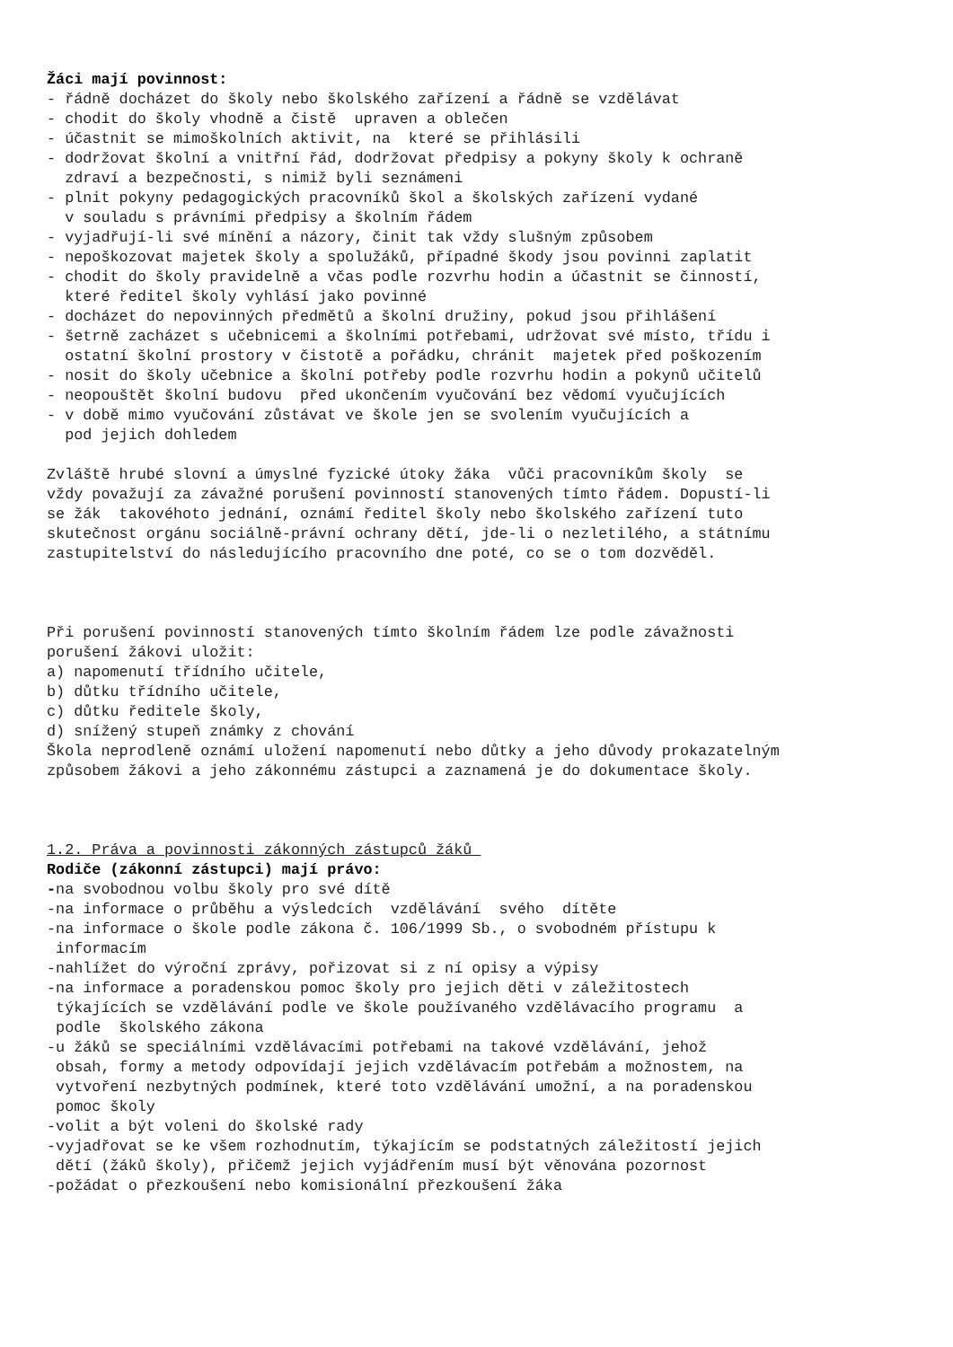Žáci mají povinnost: - řádně docházet do školy nebo školského zařízení a řádně se vzdělávat - chodit do školy vhodně a čistě upraven a oblečen - účastnit se mimoškolních aktivit, na které se přihlásili - dodržovat školní a vnitřní řád, dodržovat předpisy a pokyny školy k ochraně zdraví a bezpečnosti, s nimiž byli seznámeni - plnit pokyny pedagogických pracovníků škol a školských zařízení vydané v souladu s právními předpisy a školním řádem - vyjadřují-li své mínění a názory, činit tak vždy slušným způsobem - nepoškozovat majetek školy a spolužáků, případné škody jsou povinni zaplatit - chodit do školy pravidelně a včas podle rozvrhu hodin a účastnit se činností, které ředitel školy vyhlásí jako povinné - docházet do nepovinných předmětů a školní družiny, pokud jsou přihlášení - šetrně zacházet s učebnicemi a školními potřebami, udržovat své místo, třídu i ostatní školní prostory v čistotě a pořádku, chránit majetek před poškozením - nosit do školy učebnice a školní potřeby podle rozvrhu hodin a pokynů učitelů - neopouštět školní budovu před ukončením vyučování bez vědomí vyučujících - v době mimo vyučování zůstávat ve škole jen se svolením vyučujících a pod jejich dohledem Zvláště hrubé slovní a úmyslné fyzické útoky žáka vůči pracovníkům školy se vždy považují za závažné porušení povinností stanovených tímto řádem. Dopustí-li se žák takovéhoto jednání, oznámí ředitel školy nebo školského zařízení tuto skutečnost orgánu sociálně-právní ochrany dětí, jde-li o nezletilého, a státnímu zastupitelství do následujícího pracovního dne poté, co se o tom dozvěděl. Při porušení povinností stanovených tímto školním řádem lze podle závažnosti porušení žákovi uložit: a) napomenutí třídního učitele, b) důtku třídního učitele, c) důtku ředitele školy, d) snížený stupeň známky z chování Škola neprodleně oznámí uložení napomenutí nebo důtky a jeho důvody prokazatelným způsobem žákovi a jeho zákonnému zástupci a zaznamená je do dokumentace školy. 1.2. Práva a povinnosti zákonných zástupců žáků Rodiče (zákonní zástupci) mají právo: -na svobodnou volbu školy pro své dítě -na informace o průběhu a výsledcích vzdělávání svého dítěte -na informace o škole podle zákona č. 106/1999 Sb., o svobodném přístupu k informacím -nahlížet do výroční zprávy, pořizovat si z ní opisy a výpisy -na informace a poradenskou pomoc školy pro jejich děti v záležitostech týkajících se vzdělávání podle ve škole používaného vzdělávacího programu a podle školského zákona -u žáků se speciálními vzdělávacími potřebami na takové vzdělávání, jehož obsah, formy a metody odpovídají jejich vzdělávacím potřebám a možnostem, na vytvoření nezbytných podmínek, které toto vzdělávání umožní, a na poradenskou pomoc školy -volit a být voleni do školské rady -vyjadřovat se ke všem rozhodnutím, týkajícím se podstatných záležitostí jejich dětí (žáků školy), přičemž jejich vyjádřením musí být věnována pozornost -požádat o přezkoušení nebo komisionální přezkoušení žáka